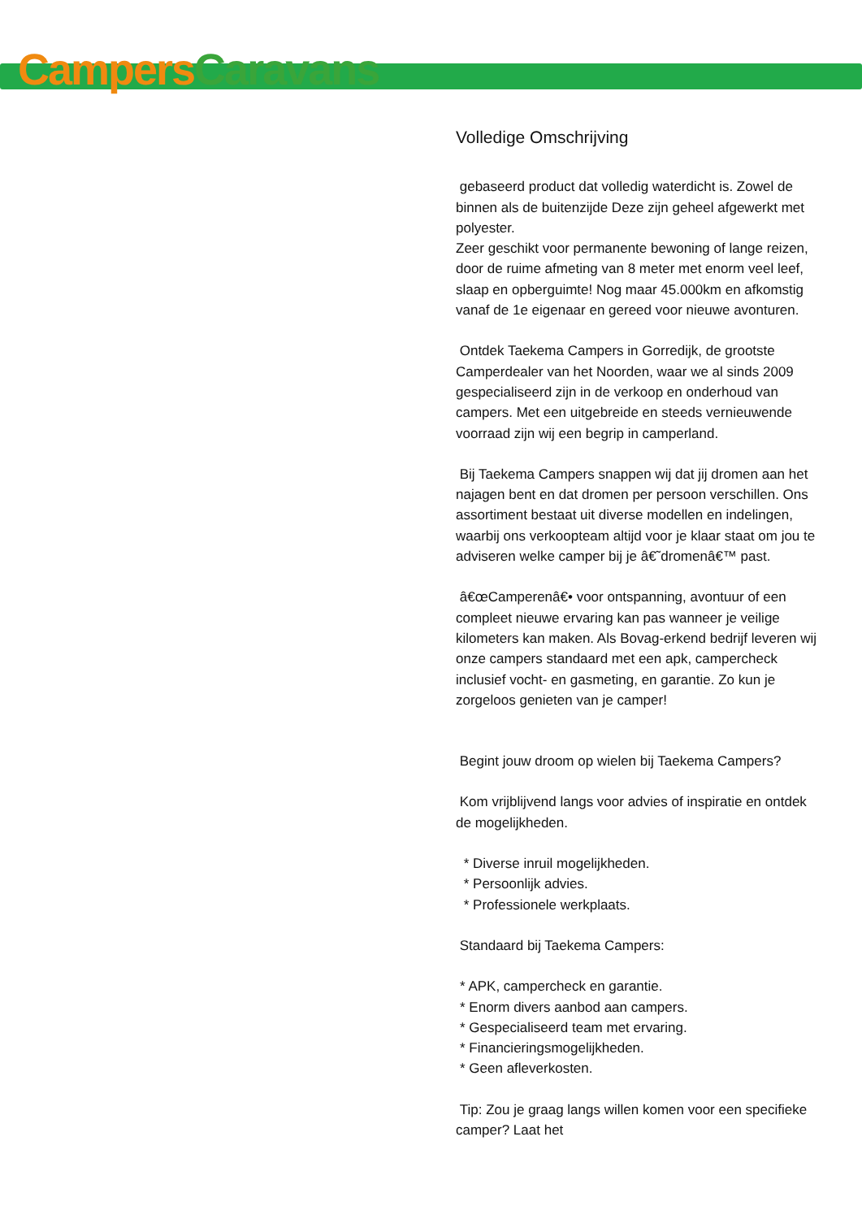Campers Caravans
Volledige Omschrijving
gebaseerd product dat volledig waterdicht is. Zowel de binnen als de buitenzijde Deze zijn geheel afgewerkt met polyester.
Zeer geschikt voor permanente bewoning of lange reizen, door de ruime afmeting van 8 meter met enorm veel leef, slaap en opberguimte! Nog maar 45.000km en afkomstig vanaf de 1e eigenaar en gereed voor nieuwe avonturen.
Ontdek Taekema Campers in Gorredijk, de grootste Camperdealer van het Noorden, waar we al sinds 2009 gespecialiseerd zijn in de verkoop en onderhoud van campers. Met een uitgebreide en steeds vernieuwende voorraad zijn wij een begrip in camperland.
Bij Taekema Campers snappen wij dat jij dromen aan het najagen bent en dat dromen per persoon verschillen. Ons assortiment bestaat uit diverse modellen en indelingen, waarbij ons verkoopteam altijd voor je klaar staat om jou te adviseren welke camper bij je â€˜dromenâ€™ past.
â€œCamperenâ€• voor ontspanning, avontuur of een compleet nieuwe ervaring kan pas wanneer je veilige kilometers kan maken. Als Bovag-erkend bedrijf leveren wij onze campers standaard met een apk, campercheck inclusief vocht- en gasmeting, en garantie. Zo kun je zorgeloos genieten van je camper!
Begint jouw droom op wielen bij Taekema Campers?
Kom vrijblijvend langs voor advies of inspiratie en ontdek de mogelijkheden.
* Diverse inruil mogelijkheden.
* Persoonlijk advies.
* Professionele werkplaats.
Standaard bij Taekema Campers:
* APK, campercheck en garantie.
* Enorm divers aanbod aan campers.
* Gespecialiseerd team met ervaring.
* Financieringsmogelijkheden.
* Geen afleverkosten.
Tip: Zou je graag langs willen komen voor een specifieke camper? Laat het